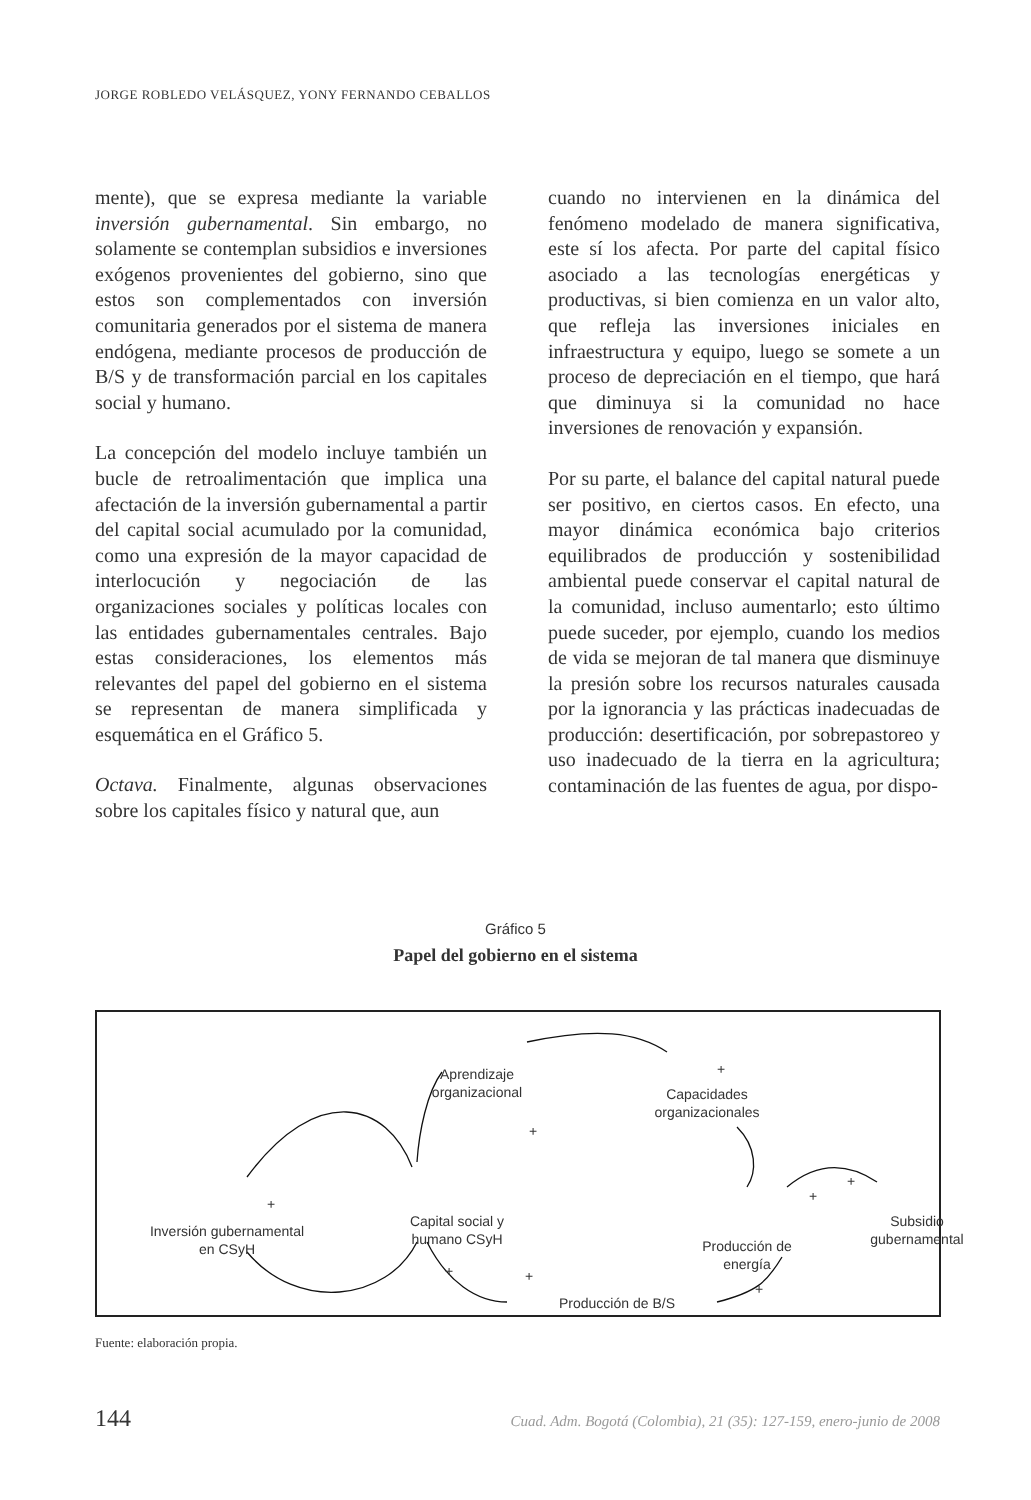JORGE ROBLEDO VELÁSQUEZ, YONY FERNANDO CEBALLOS
mente), que se expresa mediante la variable inversión gubernamental. Sin embargo, no solamente se contemplan subsidios e inversiones exógenos provenientes del gobierno, sino que estos son complementados con inversión comunitaria generados por el sistema de manera endógena, mediante procesos de producción de B/S y de transformación parcial en los capitales social y humano.
La concepción del modelo incluye también un bucle de retroalimentación que implica una afectación de la inversión gubernamental a partir del capital social acumulado por la comunidad, como una expresión de la mayor capacidad de interlocución y negociación de las organizaciones sociales y políticas locales con las entidades gubernamentales centrales. Bajo estas consideraciones, los elementos más relevantes del papel del gobierno en el sistema se representan de manera simplificada y esquemática en el Gráfico 5.
Octava. Finalmente, algunas observaciones sobre los capitales físico y natural que, aun
cuando no intervienen en la dinámica del fenómeno modelado de manera significativa, este sí los afecta. Por parte del capital físico asociado a las tecnologías energéticas y productivas, si bien comienza en un valor alto, que refleja las inversiones iniciales en infraestructura y equipo, luego se somete a un proceso de depreciación en el tiempo, que hará que diminuya si la comunidad no hace inversiones de renovación y expansión.
Por su parte, el balance del capital natural puede ser positivo, en ciertos casos. En efecto, una mayor dinámica económica bajo criterios equilibrados de producción y sostenibilidad ambiental puede conservar el capital natural de la comunidad, incluso aumentarlo; esto último puede suceder, por ejemplo, cuando los medios de vida se mejoran de tal manera que disminuye la presión sobre los recursos naturales causada por la ignorancia y las prácticas inadecuadas de producción: desertificación, por sobrepastoreo y uso inadecuado de la tierra en la agricultura; contaminación de las fuentes de agua, por dispo-
Gráfico 5
Papel del gobierno en el sistema
Aprendizaje
organizacional
Capacidades
organizacionales
Inversión gubernamental
en CSyH
Capital social y
humano CSyH
Producción de
energía
Subsidio
gubernamental
Producción de B/S
+
+
+
+
+
+ +
+
Fuente: elaboración propia.
144 Cuad. Adm. Bogotá (Colombia), 21 (35): 127-159, enero-junio de 2008